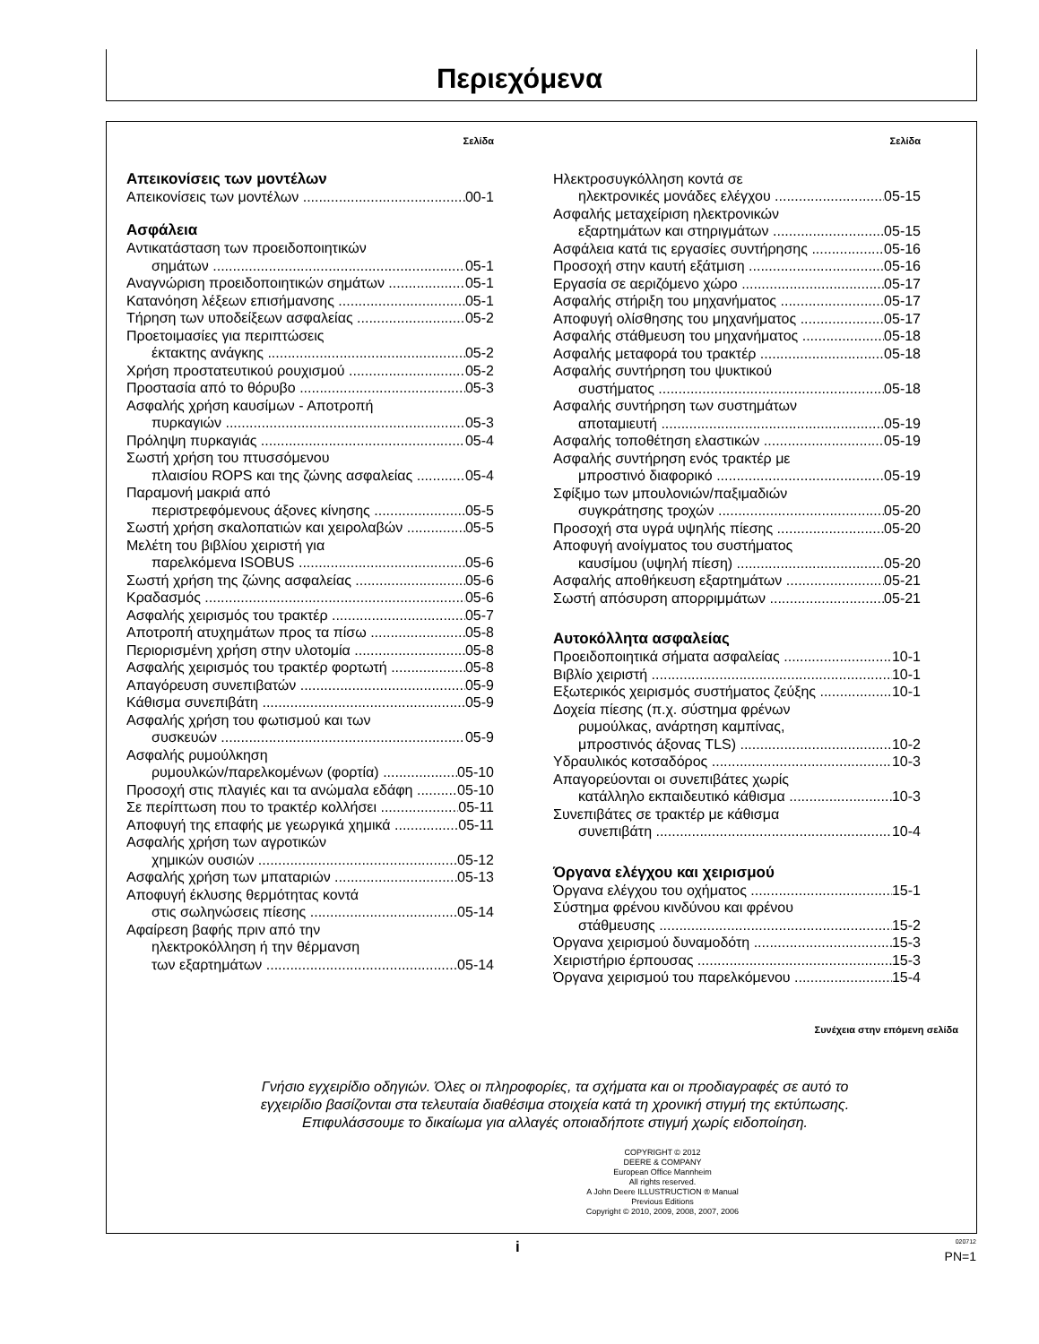Περιεχόμενα
Σελίδα
Απεικονίσεις των μοντέλων
Απεικονίσεις των μοντέλων 00-1
Ασφάλεια
Αντικατάσταση των προειδοποιητικών
σημάτων 05-1
Αναγνώριση προειδοποιητικών σημάτων 05-1
Κατανόηση λέξεων επισήμανσης 05-1
Τήρηση των υποδείξεων ασφαλείας 05-2
Προετοιμασίες για περιπτώσεις
έκτακτης ανάγκης 05-2
Χρήση προστατευτικού ρουχισμού 05-2
Προστασία από το θόρυβο 05-3
Ασφαλής χρήση καυσίμων - Αποτροπή
πυρκαγιών 05-3
Πρόληψη πυρκαγιάς 05-4
Σωστή χρήση του πτυσσόμενου
πλαισίου ROPS και της ζώνης ασφαλείας 05-4
Παραμονή μακριά από
περιστρεφόμενους άξονες κίνησης 05-5
Σωστή χρήση σκαλοπατιών και χειρολαβών 05-5
Μελέτη του βιβλίου χειριστή για
παρελκόμενα ISOBUS 05-6
Σωστή χρήση της ζώνης ασφαλείας 05-6
Κραδασμός 05-6
Ασφαλής χειρισμός του τρακτέρ 05-7
Αποτροπή ατυχημάτων προς τα πίσω 05-8
Περιορισμένη χρήση στην υλοτομία 05-8
Ασφαλής χειρισμός του τρακτέρ φορτωτή 05-8
Απαγόρευση συνεπιβατών 05-9
Κάθισμα συνεπιβάτη 05-9
Ασφαλής χρήση του φωτισμού και των
συσκευών 05-9
Ασφαλής ρυμούλκηση
ρυμουλκών/παρελκομένων (φορτία) 05-10
Προσοχή στις πλαγιές και τα ανώμαλα εδάφη 05-10
Σε περίπτωση που το τρακτέρ κολλήσει 05-11
Αποφυγή της επαφής με γεωργικά χημικά 05-11
Ασφαλής χρήση των αγροτικών
χημικών ουσιών 05-12
Ασφαλής χρήση των μπαταριών 05-13
Αποφυγή έκλυσης θερμότητας κοντά
στις σωληνώσεις πίεσης 05-14
Αφαίρεση βαφής πριν από την
ηλεκτροκόλληση ή την θέρμανση
των εξαρτημάτων 05-14
Σελίδα
Ηλεκτροσυγκόλληση κοντά σε
ηλεκτρονικές μονάδες ελέγχου 05-15
Ασφαλής μεταχείριση ηλεκτρονικών
εξαρτημάτων και στηριγμάτων 05-15
Ασφάλεια κατά τις εργασίες συντήρησης 05-16
Προσοχή στην καυτή εξάτμιση 05-16
Εργασία σε αεριζόμενο χώρο 05-17
Ασφαλής στήριξη του μηχανήματος 05-17
Αποφυγή ολίσθησης του μηχανήματος 05-17
Ασφαλής στάθμευση του μηχανήματος 05-18
Ασφαλής μεταφορά του τρακτέρ 05-18
Ασφαλής συντήρηση του ψυκτικού
συστήματος 05-18
Ασφαλής συντήρηση των συστημάτων
αποταμιευτή 05-19
Ασφαλής τοποθέτηση ελαστικών 05-19
Ασφαλής συντήρηση ενός τρακτέρ με
μπροστινό διαφορικό 05-19
Σφίξιμο των μπουλονιών/παξιμαδιών
συγκράτησης τροχών 05-20
Προσοχή στα υγρά υψηλής πίεσης 05-20
Αποφυγή ανοίγματος του συστήματος
καυσίμου (υψηλή πίεση) 05-20
Ασφαλής αποθήκευση εξαρτημάτων 05-21
Σωστή απόσυρση απορριμμάτων 05-21
Αυτοκόλλητα ασφαλείας
Προειδοποιητικά σήματα ασφαλείας 10-1
Βιβλίο χειριστή 10-1
Εξωτερικός χειρισμός συστήματος ζεύξης 10-1
Δοχεία πίεσης (π.χ. σύστημα φρένων
ρυμούλκας, ανάρτηση καμπίνας,
μπροστινός άξονας TLS) 10-2
Υδραυλικός κοτσαδόρος 10-3
Απαγορεύονται οι συνεπιβάτες χωρίς
κατάλληλο εκπαιδευτικό κάθισμα 10-3
Συνεπιβάτες σε τρακτέρ με κάθισμα
συνεπιβάτη 10-4
Όργανα ελέγχου και χειρισμού
Όργανα ελέγχου του οχήματος 15-1
Σύστημα φρένου κινδύνου και φρένου
στάθμευσης 15-2
Όργανα χειρισμού δυναμοδότη 15-3
Χειριστήριο έρπουσας 15-3
Όργανα χειρισμού του παρελκόμενου 15-4
Συνέχεια στην επόμενη σελίδα
Γνήσιο εγχειρίδιο οδηγιών. Όλες οι πληροφορίες, τα σχήματα και οι προδιαγραφές σε αυτό το εγχειρίδιο βασίζονται στα τελευταία διαθέσιμα στοιχεία κατά τη χρονική στιγμή της εκτύπωσης. Επιφυλάσσουμε το δικαίωμα για αλλαγές οποιαδήποτε στιγμή χωρίς ειδοποίηση.
COPYRIGHT © 2012
DEERE & COMPANY
European Office Mannheim
All rights reserved.
A John Deere ILLUSTRUCTION ® Manual
Previous Editions
Copyright © 2010, 2009, 2008, 2007, 2006
i 020712
PN=1